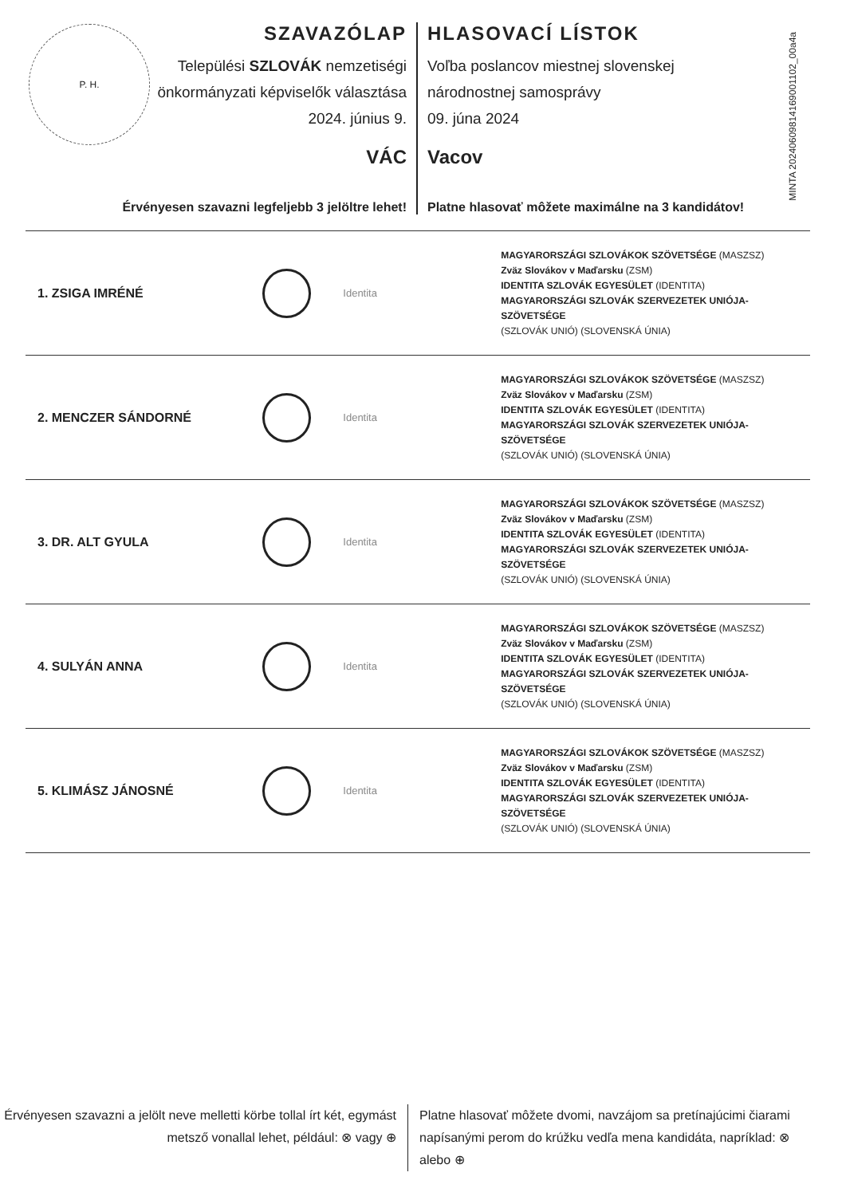P. H.
MINTA 20240609814169001102_00a4a
SZAVAZÓLAP
Települési SZLOVÁK nemzetiségi
önkormányzati képviselők választása
2024. június 9.
VÁC
Érvényesen szavazni legfeljebb 3 jelöltre lehet!
HLASOVACÍ LÍSTOK
Voľba poslancov miestnej slovenskej národnostnej samosprávy
09. júna 2024
Vacov
Platne hlasovať môžete maximálne na 3 kandidátov!
1. ZSIGA IMRÉNÉ
Identita
MAGYARORSZÁGI SZLOVÁKOK SZÖVETSÉGE (MASZSZ)
Zväz Slovákov v Maďarsku (ZSM)
IDENTITA SZLOVÁK EGYESÜLET (IDENTITA)
MAGYARORSZÁGI SZLOVÁK SZERVEZETEK UNIÓJA-SZÖVETSÉGE
(SZLOVÁK UNIÓ) (SLOVENSKÁ ÚNIA)
2. MENCZER SÁNDORNÉ
Identita
MAGYARORSZÁGI SZLOVÁKOK SZÖVETSÉGE (MASZSZ)
Zväz Slovákov v Maďarsku (ZSM)
IDENTITA SZLOVÁK EGYESÜLET (IDENTITA)
MAGYARORSZÁGI SZLOVÁK SZERVEZETEK UNIÓJA-SZÖVETSÉGE
(SZLOVÁK UNIÓ) (SLOVENSKÁ ÚNIA)
3. DR. ALT GYULA
Identita
MAGYARORSZÁGI SZLOVÁKOK SZÖVETSÉGE (MASZSZ)
Zväz Slovákov v Maďarsku (ZSM)
IDENTITA SZLOVÁK EGYESÜLET (IDENTITA)
MAGYARORSZÁGI SZLOVÁK SZERVEZETEK UNIÓJA-SZÖVETSÉGE
(SZLOVÁK UNIÓ) (SLOVENSKÁ ÚNIA)
4. SULYÁN ANNA
Identita
MAGYARORSZÁGI SZLOVÁKOK SZÖVETSÉGE (MASZSZ)
Zväz Slovákov v Maďarsku (ZSM)
IDENTITA SZLOVÁK EGYESÜLET (IDENTITA)
MAGYARORSZÁGI SZLOVÁK SZERVEZETEK UNIÓJA-SZÖVETSÉGE
(SZLOVÁK UNIÓ) (SLOVENSKÁ ÚNIA)
5. KLIMÁSZ JÁNOSNÉ
Identita
MAGYARORSZÁGI SZLOVÁKOK SZÖVETSÉGE (MASZSZ)
Zväz Slovákov v Maďarsku (ZSM)
IDENTITA SZLOVÁK EGYESÜLET (IDENTITA)
MAGYARORSZÁGI SZLOVÁK SZERVEZETEK UNIÓJA-SZÖVETSÉGE
(SZLOVÁK UNIÓ) (SLOVENSKÁ ÚNIA)
Érvényesen szavazni a jelölt neve melletti körbe tollal írt két, egymást metsző vonallal lehet, például: ⊗ vagy ⊕
Platne hlasovať môžete dvomi, navzájom sa pretínajúcimi čiarami napísanými perom do krúžku vedľa mena kandidáta, napríklad: ⊗ alebo ⊕